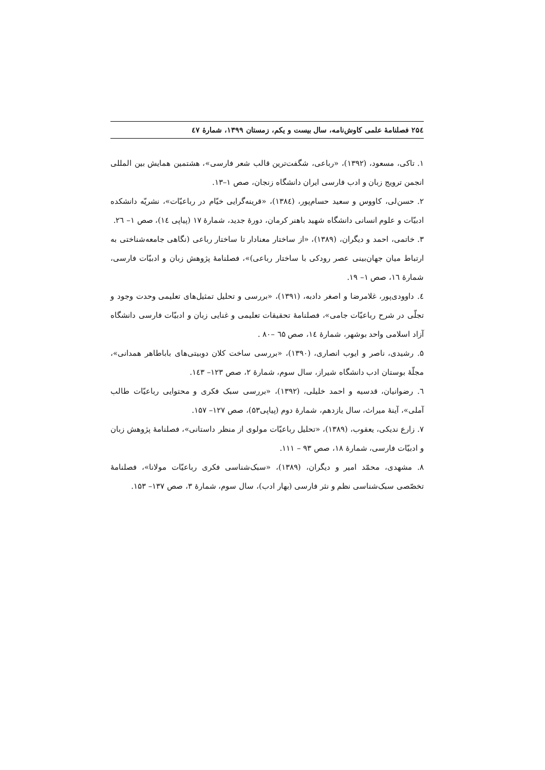۲۵٤ فصلنامهٔ علمی کاوش‌نامه، سال بیست و یکم، زمستان ۱۳۹۹، شمارهٔ ٤۷
۱. تاکی، مسعود، (۱۳۹۲)، «رباعی، شگفت‌ترین قالب شعر فارسی»، هشتمین همایش بین المللی انجمن ترویج زبان و ادب فارسی ایران دانشگاه زنجان، صص ۱–۱۳.
۲. حسن‌لی، کاووس و سعید حسام‌پور، (۱۳۸٤)، «قرینه‌گرایی خیّام در رباعیّات»، نشریّه دانشکده ادبیّات و علوم انسانی دانشگاه شهید باهنر کرمان، دورهٔ جدید، شمارهٔ ۱۷ (پیاپی ۱٤)، صص ۱– ۲٦.
۳. خاتمی، احمد و دیگران، (۱۳۸۹)، «از ساختار معنادار تا ساختار رباعی (نگاهی جامعه‌شناختی به ارتباط میان جهان‌بینی عصر رودکی با ساختار رباعی)»، فصلنامهٔ پژوهش زبان و ادبیّات فارسی، شمارهٔ ۱٦، صص ۱– ۱۹.
٤. داوودی‌پور، غلامرضا و اصغر دادبه، (۱۳۹۱)، «بررسی و تحلیل تمثیل‌های تعلیمی وحدت وجود و تجلّی در شرح رباعیّات جامی»، فصلنامهٔ تحقیقات تعلیمی و غنایی زبان و ادبیّات فارسی دانشگاه آزاد اسلامی واحد بوشهر، شمارهٔ ۱٤، صص ٦۵ –۸۰ .
۵. رشیدی، ناصر و ایوب انصاری، (۱۳۹۰)، «بررسی ساخت کلان دوبیتی‌های باباطاهر همدانی»، مجلّهٔ بوستان ادب دانشگاه شیراز، سال سوم، شمارهٔ ۲، صص ۱۲۳– ۱٤۳.
٦. رضوانیان، قدسیه و احمد خلیلی، (۱۳۹۲)، «بررسی سبک فکری و محتوایی رباعیّات طالب آملی»، آینهٔ میراث، سال یازدهم، شمارهٔ دوم (پیاپی۵۳)، صص ۱۲۷– ۱۵۷.
۷. زارع ندیکی، یعقوب، (۱۳۸۹)، «تحلیل رباعیّات مولوی از منظر داستانی»، فصلنامهٔ پژوهش زبان و ادبیّات فارسی، شمارهٔ ۱۸، صص ۹۳ – ۱۱۱.
۸. مشهدی، محمّد امیر و دیگران، (۱۳۸۹)، «سبک‌شناسی فکری رباعیّات مولانا»، فصلنامهٔ تخصّصی سبک‌شناسی نظم و نثر فارسی (بهار ادب)، سال سوم، شمارهٔ ۳، صص ۱۳۷– ۱۵۳.